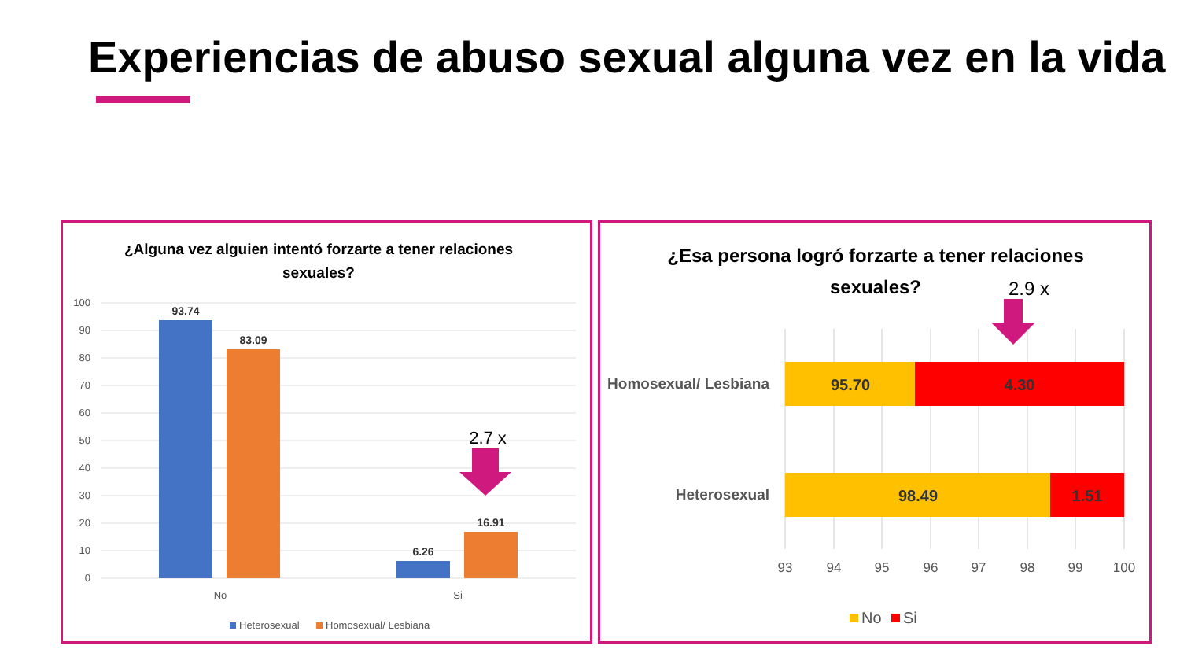Experiencias de abuso sexual alguna vez en la vida
¿Alguna vez alguien intentó forzarte a tener relaciones
sexuales?
100
90
80
70
60
50
40
30
20
10
0
93.74
83.09
6.26
16.91
2.7 x
No
Si
Heterosexual
Homosexual/ Lesbiana
¿Esa persona logró forzarte a tener relaciones
sexuales?
2.9 x
95.70
4.30
98.49
1.51
Homosexual/ Lesbiana
Heterosexual
93
94
95
96
97
98
99
100
No
Si